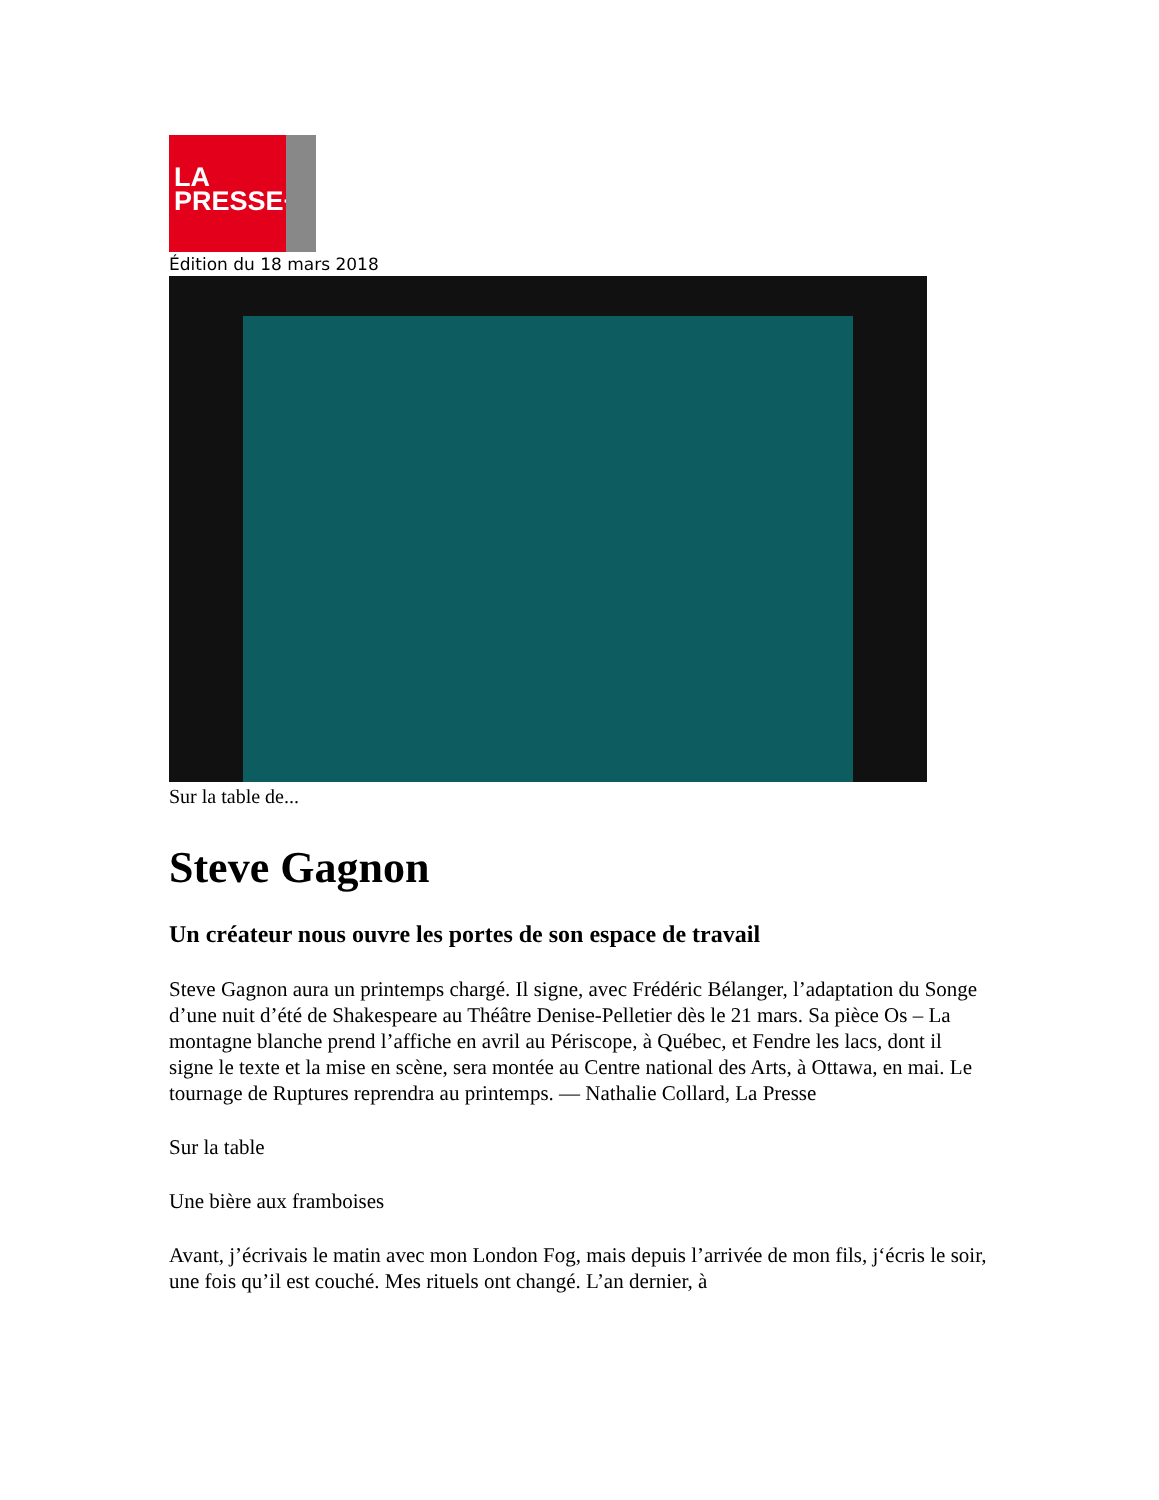LA
PRESSE+
Édition du 18 mars 2018
Sur la table de...
Steve Gagnon
Un créateur nous ouvre les portes de son espace de travail
Steve Gagnon aura un printemps chargé. Il signe, avec Frédéric Bélanger, l’adaptation du Songe d’une nuit d’été de Shakespeare au Théâtre Denise-Pelletier dès le 21 mars. Sa pièce Os – La montagne blanche prend l’affiche en avril au Périscope, à Québec, et Fendre les lacs, dont il signe le texte et la mise en scène, sera montée au Centre national des Arts, à Ottawa, en mai. Le tournage de Ruptures reprendra au printemps. — Nathalie Collard, La Presse
Sur la table
Une bière aux framboises
Avant, j’écrivais le matin avec mon London Fog, mais depuis l’arrivée de mon fils, j‘écris le soir, une fois qu’il est couché. Mes rituels ont changé. L’an dernier, à